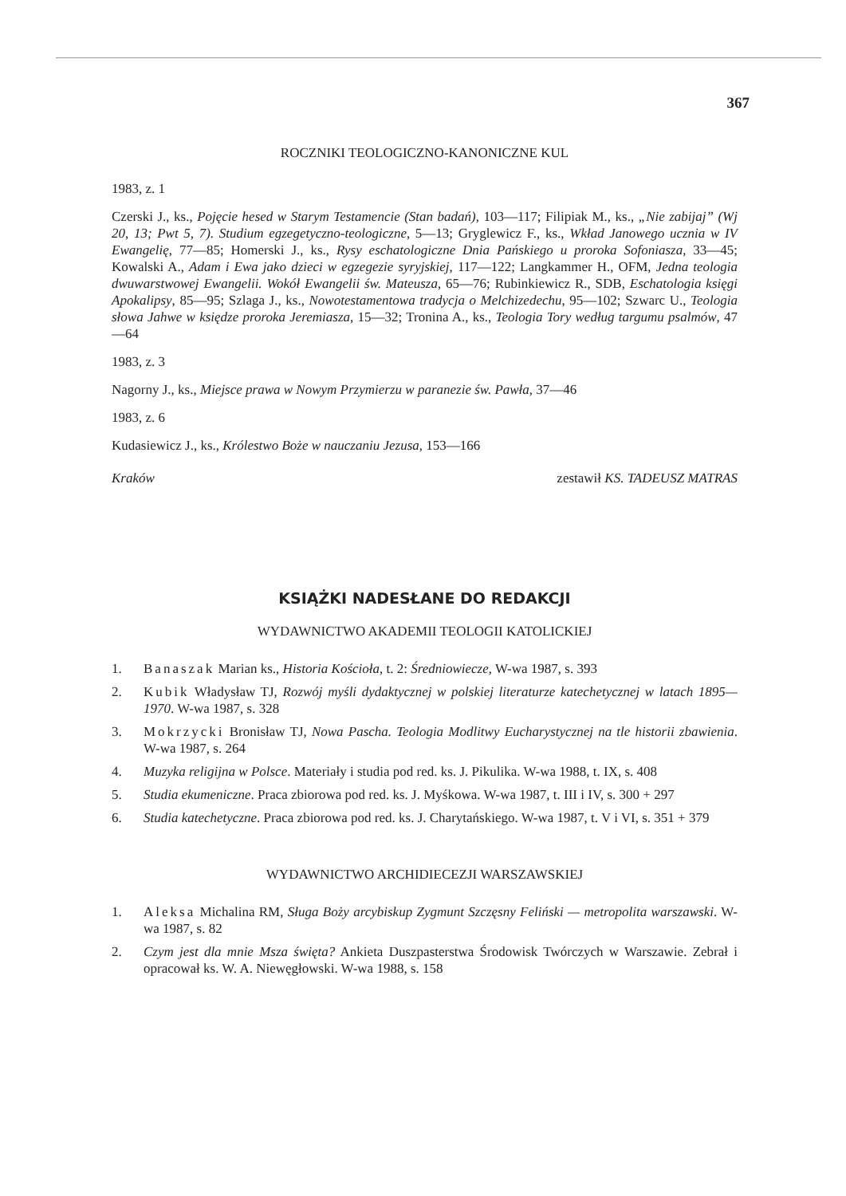367
ROCZNIKI TEOLOGICZNO-KANONICZNE KUL
1983, z. 1
Czerski J., ks., Pojęcie hesed w Starym Testamencie (Stan badań), 103—117; Filipiak M., ks., „Nie zabijaj” (Wj 20, 13; Pwt 5, 7). Studium egzegetyczno-teologiczne, 5—13; Gryglewicz F., ks., Wkład Janowego ucznia w IV Ewangelię, 77—85; Homerski J., ks., Rysy eschatologiczne Dnia Pańskiego u proroka Sofoniasza, 33—45; Kowalski A., Adam i Ewa jako dzieci w egzegezie syryjskiej, 117—122; Langkammer H., OFM, Jedna teologia dwuwarstwowej Ewangelii. Wokół Ewangelii św. Mateusza, 65—76; Rubinkiewicz R., SDB, Eschatologia księgi Apokalipsy, 85—95; Szlaga J., ks., Nowotestamentowa tradycja o Melchizedechu, 95—102; Szwarc U., Teologia słowa Jahwe w księdze proroka Jeremiasza, 15—32; Tronina A., ks., Teologia Tory według targumu psalmów, 47—64
1983, z. 3
Nagorny J., ks., Miejsce prawa w Nowym Przymierzu w paranezie św. Pawła, 37—46
1983, z. 6
Kudasiewicz J., ks., Królestwo Boże w nauczaniu Jezusa, 153—166
Kraków zestawił KS. TADEUSZ MATRAS
KSIĄŻKI NADESŁANE DO REDAKCJI
WYDAWNICTWO AKADEMII TEOLOGII KATOLICKIEJ
1. Banaszak Marian ks., Historia Kościoła, t. 2: Średniowiecze, W-wa 1987, s. 393
2. Kubik Władysław TJ, Rozwój myśli dydaktycznej w polskiej literaturze katechetycznej w latach 1895—1970. W-wa 1987, s. 328
3. Mokrzycki Bronisław TJ, Nowa Pascha. Teologia Modlitwy Eucharystycznej na tle historii zbawienia. W-wa 1987, s. 264
4. Muzyka religijna w Polsce. Materiały i studia pod red. ks. J. Pikulika. W-wa 1988, t. IX, s. 408
5. Studia ekumeniczne. Praca zbiorowa pod red. ks. J. Myśkowa. W-wa 1987, t. III i IV, s. 300 + 297
6. Studia katechetyczne. Praca zbiorowa pod red. ks. J. Charytańskiego. W-wa 1987, t. V i VI, s. 351 + 379
WYDAWNICTWO ARCHIDIECEZJI WARSZAWSKIEJ
1. Aleksa Michalina RM, Sługa Boży arcybiskup Zygmunt Szczęsny Feliński — metropolita warszawski. W-wa 1987, s. 82
2. Czym jest dla mnie Msza święta? Ankieta Duszpasterstwa Środowisk Twórczych w Warszawie. Zebrał i opracował ks. W. A. Niewęgłowski. W-wa 1988, s. 158